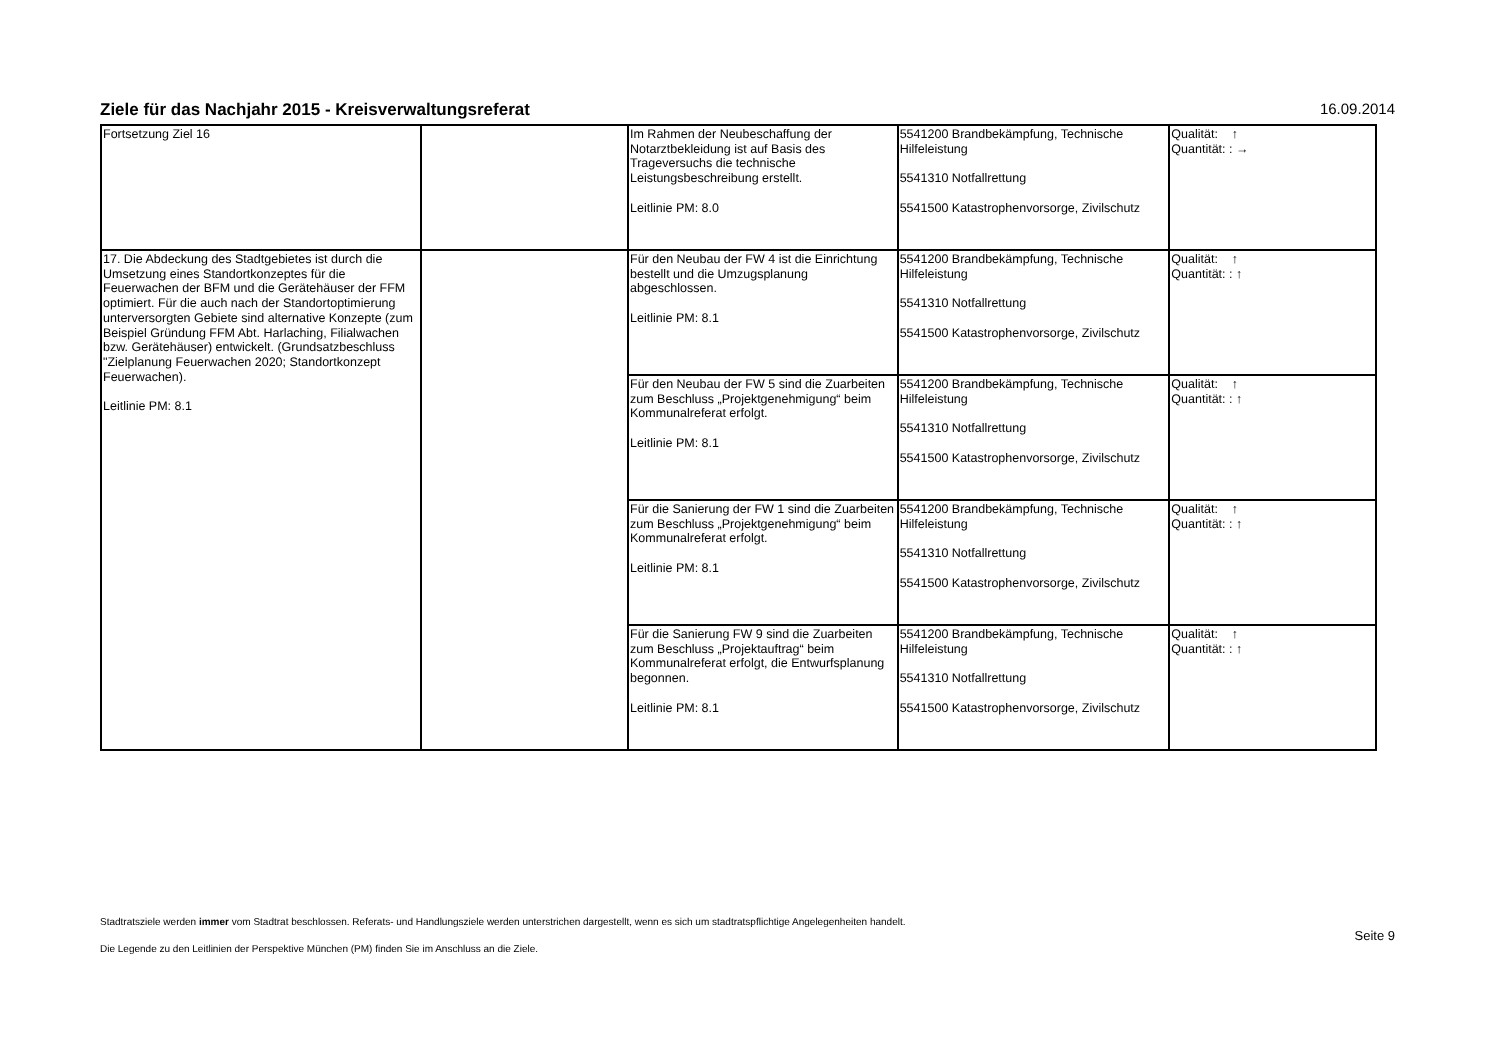Ziele für das Nachjahr 2015 - Kreisverwaltungsreferat
16.09.2014
| Fortsetzung Ziel 16 | | Im Rahmen der Neubeschaffung der Notarztbekleidung ist auf Basis des Trageversuchs die technische Leistungsbeschreibung erstellt. Leitlinie PM: 8.0 | 5541200 Brandbekämpfung, Technische Hilfeleistung 5541310 Notfallrettung 5541500 Katastrophenvorsorge, Zivilschutz | Qualität: ↑ Quantität: : → |
| 17. Die Abdeckung des Stadtgebietes ist durch die Umsetzung eines Standortkonzeptes für die Feuerwachen der BFM und die Gerätehäuser der FFM optimiert. Für die auch nach der Standortoptimierung unterversorgten Gebiete sind alternative Konzepte (zum Beispiel Gründung FFM Abt. Harlaching, Filialwachen bzw. Gerätehäuser) entwickelt. (Grundsatzbeschluss "Zielplanung Feuerwachen 2020; Standortkonzept Feuerwachen). Leitlinie PM: 8.1 | | Für den Neubau der FW 4 ist die Einrichtung bestellt und die Umzugsplanung abgeschlossen. Leitlinie PM: 8.1 | 5541200 Brandbekämpfung, Technische Hilfeleistung 5541310 Notfallrettung 5541500 Katastrophenvorsorge, Zivilschutz | Qualität: ↑ Quantität: : ↑ |
| | | Für den Neubau der FW 5 sind die Zuarbeiten zum Beschluss „Projektgenehmigung“ beim Kommunalreferat erfolgt. Leitlinie PM: 8.1 | 5541200 Brandbekämpfung, Technische Hilfeleistung 5541310 Notfallrettung 5541500 Katastrophenvorsorge, Zivilschutz | Qualität: ↑ Quantität: : ↑ |
| | | Für die Sanierung der FW 1 sind die Zuarbeiten zum Beschluss „Projektgenehmigung“ beim Kommunalreferat erfolgt. Leitlinie PM: 8.1 | 5541200 Brandbekämpfung, Technische Hilfeleistung 5541310 Notfallrettung 5541500 Katastrophenvorsorge, Zivilschutz | Qualität: ↑ Quantität: : ↑ |
| | | Für die Sanierung FW 9 sind die Zuarbeiten zum Beschluss „Projektauftrag“ beim Kommunalreferat erfolgt, die Entwurfsplanung begonnen. Leitlinie PM: 8.1 | 5541200 Brandbekämpfung, Technische Hilfeleistung 5541310 Notfallrettung 5541500 Katastrophenvorsorge, Zivilschutz | Qualität: ↑ Quantität: : ↑ |
Stadtratsziele werden immer vom Stadtrat beschlossen. Referats- und Handlungsziele werden unterstrichen dargestellt, wenn es sich um stadtratspflichtige Angelegenheiten handelt.
Die Legende zu den Leitlinien der Perspektive München (PM) finden Sie im Anschluss an die Ziele.
Seite 9